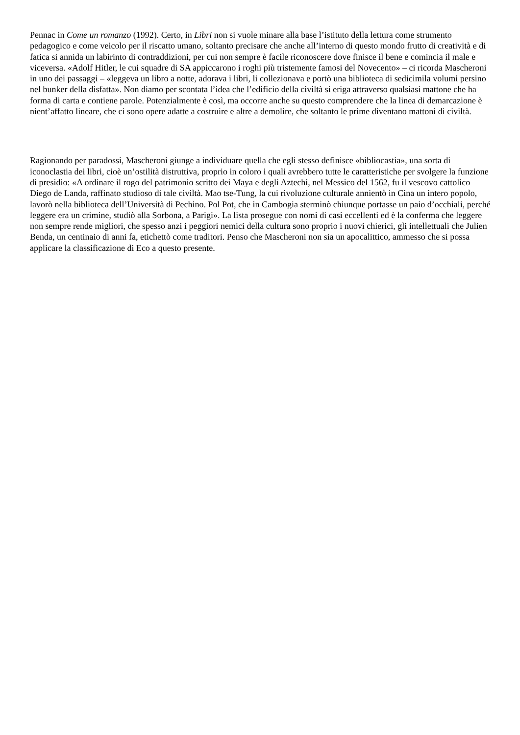Pennac in Come un romanzo (1992). Certo, in Libri non si vuole minare alla base l’istituto della lettura come strumento pedagogico e come veicolo per il riscatto umano, soltanto precisare che anche all’interno di questo mondo frutto di creatività e di fatica si annida un labirinto di contraddizioni, per cui non sempre è facile riconoscere dove finisce il bene e comincia il male e viceversa. «Adolf Hitler, le cui squadre di SA appiccarono i roghi più tristemente famosi del Novecento» – ci ricorda Mascheroni in uno dei passaggi – «leggeva un libro a notte, adorava i libri, li collezionava e portò una biblioteca di sedicimila volumi persino nel bunker della disfatta». Non diamo per scontata l’idea che l’edificio della civiltà si eriga attraverso qualsiasi mattone che ha forma di carta e contiene parole. Potenzialmente è così, ma occorre anche su questo comprendere che la linea di demarcazione è nient’affatto lineare, che ci sono opere adatte a costruire e altre a demolire, che soltanto le prime diventano mattoni di civiltà.
Ragionando per paradossi, Mascheroni giunge a individuare quella che egli stesso definisce «bibliocastia», una sorta di iconoclastia dei libri, cioè un’ostilità distruttiva, proprio in coloro i quali avrebbero tutte le caratteristiche per svolgere la funzione di presidio: «A ordinare il rogo del patrimonio scritto dei Maya e degli Aztechi, nel Messico del 1562, fu il vescovo cattolico Diego de Landa, raffinato studioso di tale civiltà. Mao tse-Tung, la cui rivoluzione culturale annientò in Cina un intero popolo, lavorò nella biblioteca dell’Università di Pechino. Pol Pot, che in Cambogia sterminò chiunque portasse un paio d’occhiali, perché leggere era un crimine, studiò alla Sorbona, a Parigi». La lista prosegue con nomi di casi eccellenti ed è la conferma che leggere non sempre rende migliori, che spesso anzi i peggiori nemici della cultura sono proprio i nuovi chierici, gli intellettuali che Julien Benda, un centinaio di anni fa, etichettò come traditori. Penso che Mascheroni non sia un apocalittico, ammesso che si possa applicare la classificazione di Eco a questo presente.